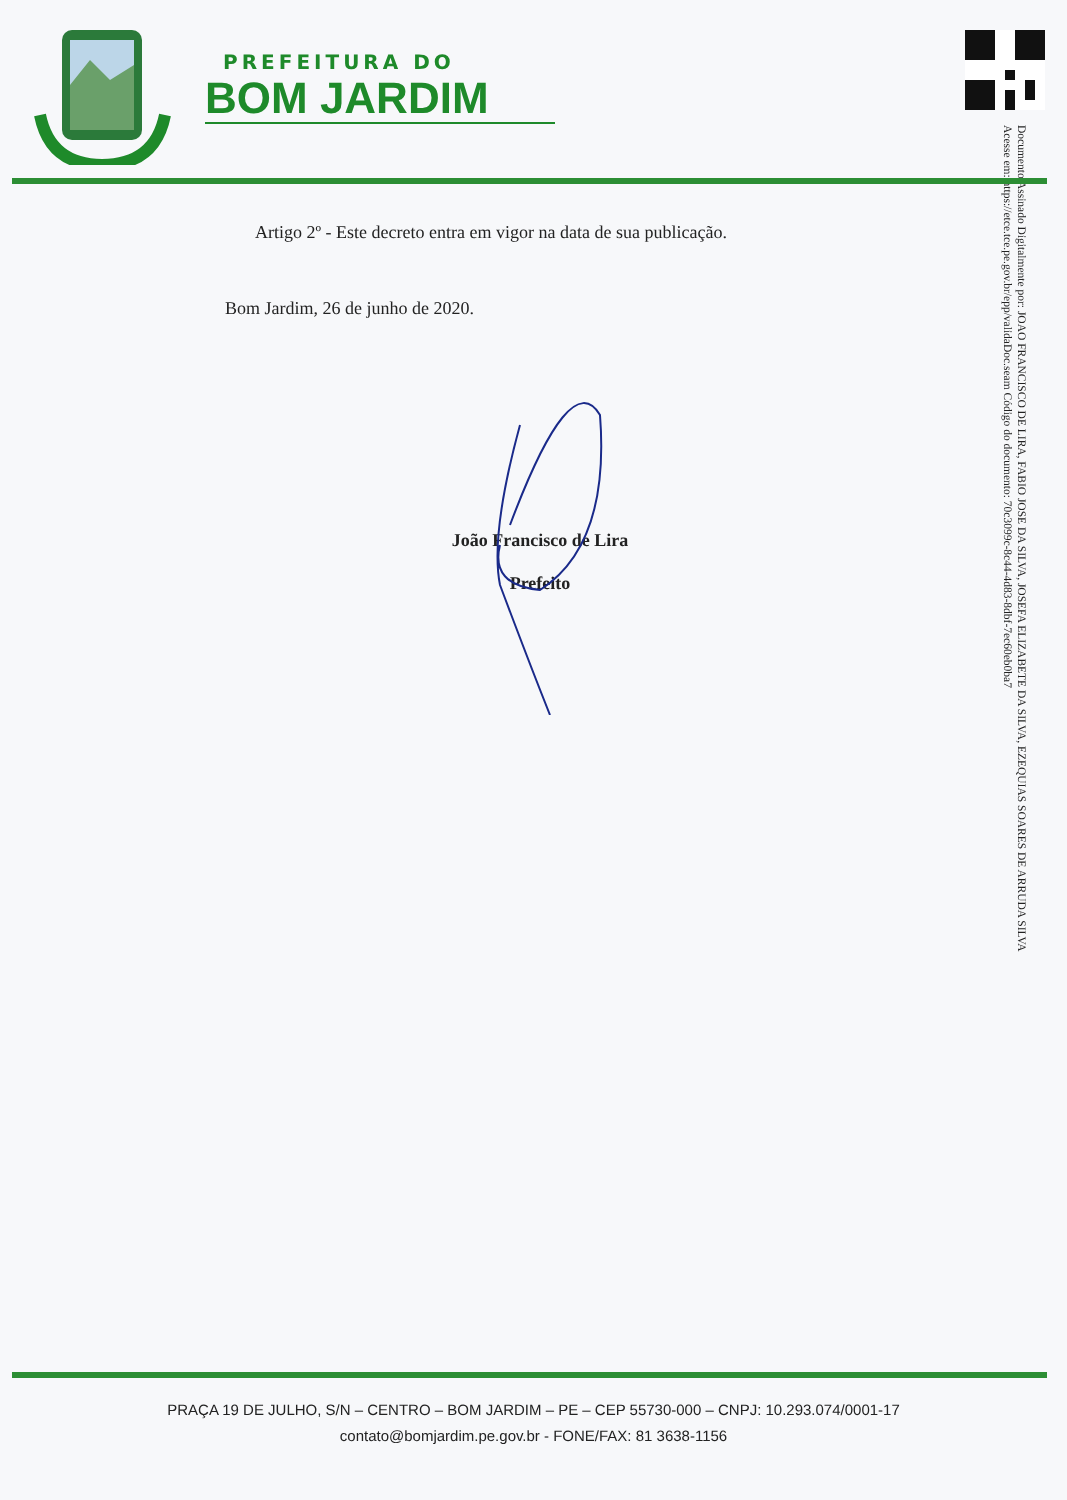PREFEITURA DO
BOM JARDIM
Documento Assinado Digitalmente por: JOAO FRANCISCO DE LIRA, FABIO JOSE DA SILVA, JOSEFA ELIZABETE DA SILVA, EZEQUIAS SOARES DE ARRUDA SILVA
Acesse em: https://etce.tce.pe.gov.br/epp/validaDoc.seam Código do documento: 70c3099c-8c44-4d83-8dbf-7ec60eb0ba7
Artigo 2º - Este decreto entra em vigor na data de sua publicação.
Bom Jardim, 26 de junho de 2020.
João Francisco de Lira
Prefeito
PRAÇA 19 DE JULHO, S/N – CENTRO – BOM JARDIM – PE – CEP 55730-000 – CNPJ: 10.293.074/0001-17
contato@bomjardim.pe.gov.br - FONE/FAX: 81 3638-1156